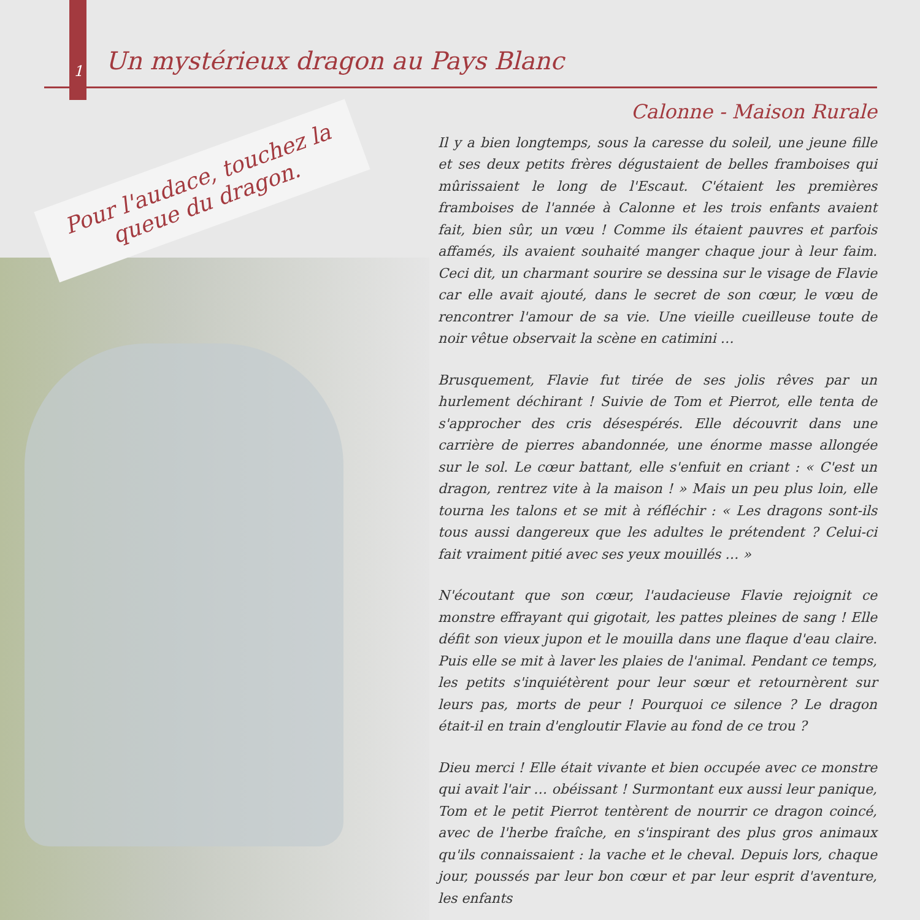1
Un mystérieux dragon au Pays Blanc
Pour l'audace, touchez la
queue du dragon.
Calonne - Maison Rurale
Il y a bien longtemps, sous la caresse du soleil, une jeune fille et ses deux petits frères dégustaient de belles framboises qui mûrissaient le long de l'Escaut. C'étaient les premières framboises de l'année à Calonne et les trois enfants avaient fait, bien sûr, un vœu ! Comme ils étaient pauvres et parfois affamés, ils avaient souhaité manger chaque jour à leur faim. Ceci dit, un charmant sourire se dessina sur le visage de Flavie car elle avait ajouté, dans le secret de son cœur, le vœu de rencontrer l'amour de sa vie. Une vieille cueilleuse toute de noir vêtue observait la scène en catimini …
Brusquement, Flavie fut tirée de ses jolis rêves par un hurlement déchirant ! Suivie de Tom et Pierrot, elle tenta de s'approcher des cris désespérés. Elle découvrit dans une carrière de pierres abandonnée, une énorme masse allongée sur le sol. Le cœur battant, elle s'enfuit en criant : « C'est un dragon, rentrez vite à la maison ! » Mais un peu plus loin, elle tourna les talons et se mit à réfléchir : « Les dragons sont-ils tous aussi dangereux que les adultes le prétendent ? Celui-ci fait vraiment pitié avec ses yeux mouillés … »
N'écoutant que son cœur, l'audacieuse Flavie rejoignit ce monstre effrayant qui gigotait, les pattes pleines de sang ! Elle défit son vieux jupon et le mouilla dans une flaque d'eau claire. Puis elle se mit à laver les plaies de l'animal. Pendant ce temps, les petits s'inquiétèrent pour leur sœur et retournèrent sur leurs pas, morts de peur ! Pourquoi ce silence ? Le dragon était-il en train d'engloutir Flavie au fond de ce trou ?
Dieu merci ! Elle était vivante et bien occupée avec ce monstre qui avait l'air … obéissant ! Surmontant eux aussi leur panique, Tom et le petit Pierrot tentèrent de nourrir ce dragon coincé, avec de l'herbe fraîche, en s'inspirant des plus gros animaux qu'ils connaissaient : la vache et le cheval. Depuis lors, chaque jour, poussés par leur bon cœur et par leur esprit d'aventure, les enfants